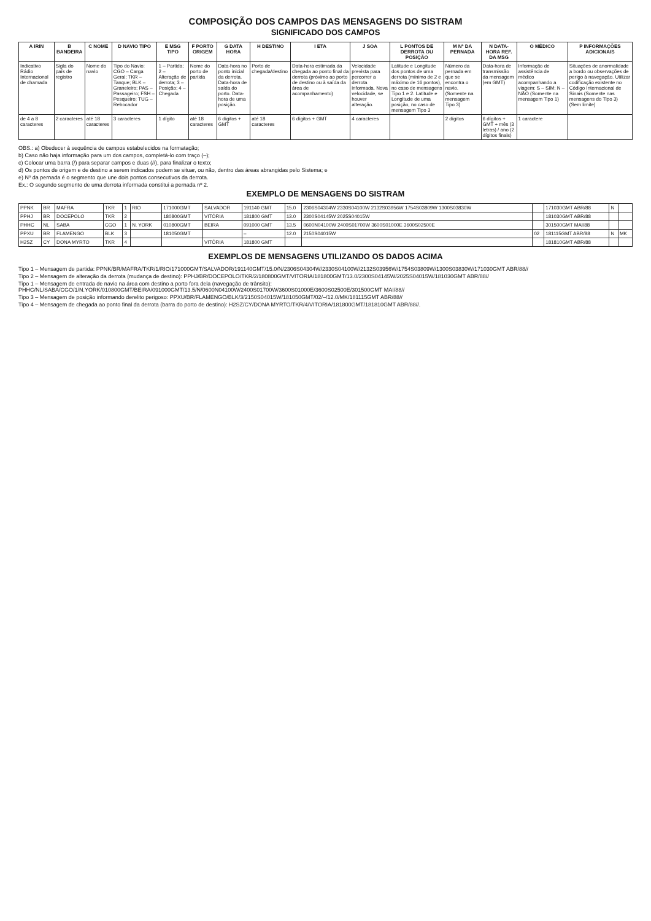COMPOSIÇÃO DOS CAMPOS DAS MENSAGENS DO SISTRAM
SIGNIFICADO DOS CAMPOS
| A IRIN | B BANDEIRA | C NOME | D NAVIO TIPO | E MSG TIPO | F PORTO ORIGEM | G DATA HORA | H DESTINO | I ETA | J SOA | L PONTOS DE DERROTA OU POSIÇÃO | M Nº DA PERNADA | N DATA-HORA REF. DA MSG | O MÉDICO | P INFORMAÇÕES ADICIONAIS |
| --- | --- | --- | --- | --- | --- | --- | --- | --- | --- | --- | --- | --- | --- | --- |
| Indicativo Rádio Internacional de chamada | Sigla do país de registro | Nome do navio | Tipo do Navio: CGO – Carga Geral; TKR – Tanque; BLK – Graneleiro; PAS – Passageiro; FSH – Pesqueiro; TUG – Rebocador | 1 – Partida; 2 – Alteração de derrota; 3 – Posição; 4 – Chegada | Nome do porto de partida | Data-hora no ponto inicial da derrota. Data-hora de saída do porto. Data-hora de uma posição. | Porto de chegada/destino | Data-hora estimada da chegada ao ponto final da derrota (próximo ao porto de destino ou à saída da área de acompanhamento) | Velocidade prevista para percorrer a derrota informada. Nova velocidade, se houver alteração. | Latitude e Longitude dos pontos de uma derrota (mínimo de 2 e máximo de 16 pontos), no caso de mensagens Tipo 1 e 2. Latitude e Longitude de uma posição, no caso de mensagem Tipo 3 | Número da pernada em que se encontra o navio. (Somente na mensagem Tipo 3) | Data-hora de transmissão da mensagem (em GMT) | Informação de assistência de médico acompanhando a viagem: S – SIM; N – NÃO (Somente na mensagem Tipo 1) | Situações de anormalidade a bordo ou observações de perigo à navegação. Utilizar codificação existente no Código Internacional de Sinais (Somente nas mensagens do Tipo 3) (Sem limite) |
| de 4 a 8 caracteres | 2 caracteres | até 18 caracteres | 3 caracteres | 1 dígito | até 18 caracteres | 6 dígitos + GMT | até 18 caracteres | 6 dígitos + GMT | 4 caracteres | | 2 dígitos | 6 dígitos + GMT + mês (3 letras) / ano (2 dígitos finais) | 1 caractere | |
OBS.: a) Obedecer à sequência de campos estabelecidos na formatação;
b) Caso não haja informação para um dos campos, completá-lo com traço (–);
c) Colocar uma barra (/) para separar campos e duas (//), para finalizar o texto;
d) Os pontos de origem e de destino a serem indicados podem se situar, ou não, dentro das áreas abrangidas pelo Sistema; e
e) Nº da pernada é o segmento que une dois pontos consecutivos da derrota.
Ex.: O segundo segmento de uma derrota informada constitui a pernada nº 2.
EXEMPLO DE MENSAGENS DO SISTRAM
| PPNK | BR | MAFRA | TKR | 1 | RIO | 171000GMT | SALVADOR | 191140 GMT | 15.0 | 2306S04304W 2330S04100W 2132S03956W 1754S03809W 1300S03830W | | 171030GMT ABR/88 | N | |
| PPHJ | BR | DOCEPOLO | TKR | 2 | | 180800GMT | VITÓRIA | 181800 GMT | 13.0 | 2300S04145W 2025S04015W | | 181030GMT ABR/88 | | |
| PHHC | NL | SABA | CGO | 1 | N. YORK | 010800GMT | BEIRA | 091000 GMT | 13.5 | 0600N04100W 2400S01700W 3600S01000E 3600S02500E | | 301500GMT MAI/88 | | |
| PPXU | BR | FLAMENGO | BLK | 3 | | 181050GMT | | – | 12.0 | 2150S04015W | 02 | 181115GMT ABR/88 | N | MK |
| H2SZ | CY | DONA MYRTO | TKR | 4 | | | VITÓRIA | 181800 GMT | | | | 181810GMT ABR/88 | | |
EXEMPLOS DE MENSAGENS UTILIZANDO OS DADOS ACIMA
Tipo 1 – Mensagem de partida: PPNK/BR/MAFRA/TKR/1/RIO/171000GMT/SALVADOR/191140GMT/15.0/N/2306S04304W/2330S04100W/2132S03956W/1754S03809W/1300S03830W/171030GMT ABR/88//
Tipo 2 – Mensagem de alteração da derrota (mudança de destino): PPHJ/BR/DOCEPOLO/TKR/2/180800GMT/VITORIA/181800GMT/13.0/2300S04145W/2025S04015W/181030GMT ABR/88//
Tipo 1 – Mensagem de entrada de navio na área com destino a porto fora dela (navegação de trânsito): PHHC/NL/SABA/CGO/1/N.YORK/010800GMT/BEIRA/091000GMT/13.5/N/0600N04100W/2400S01700W/3600S01000E/3600S02500E/301500GMT MAI/88//
Tipo 3 – Mensagem de posição informando derelito perigoso: PPXU/BR/FLAMENGO/BLK/3/2150S04015W/181050GMT/02/–/12.0/MK/181115GMT ABR/88//
Tipo 4 – Mensagem de chegada ao ponto final da derrota (barra do porto de destino): H2SZ/CY/DONA MYRTO/TKR/4/VITORIA/181800GMT/181810GMT ABR/88//.